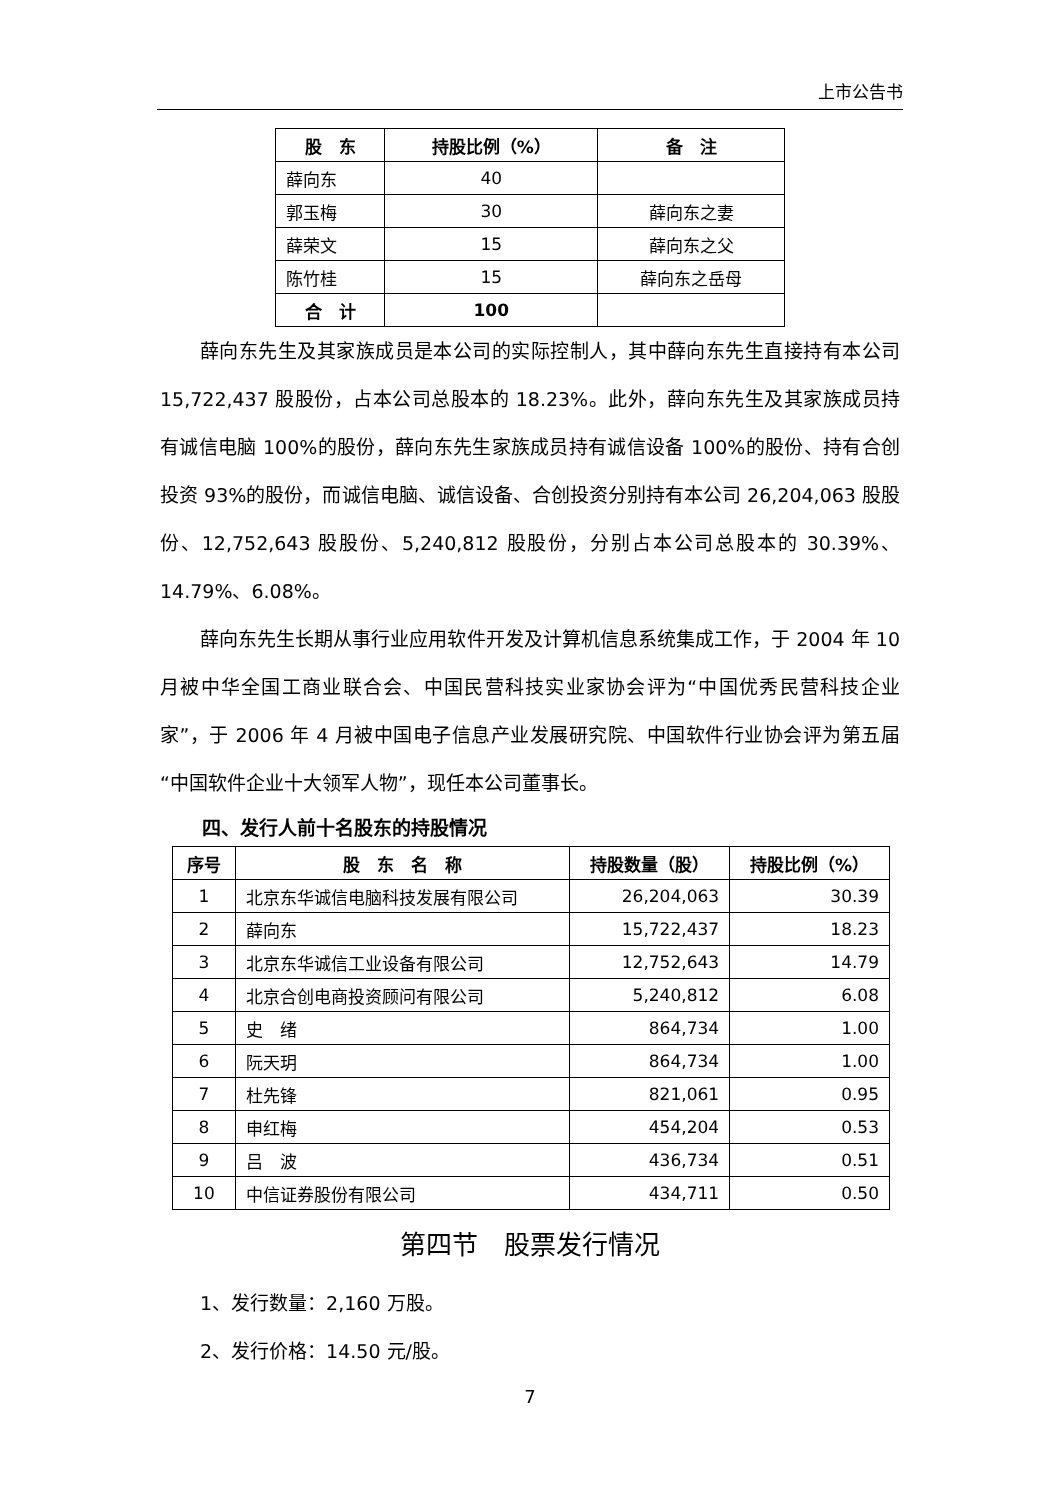上市公告书
| 股 东 | 持股比例（%） | 备 注 |
| --- | --- | --- |
| 薛向东 | 40 | |
| 郭玉梅 | 30 | 薛向东之妻 |
| 薛荣文 | 15 | 薛向东之父 |
| 陈竹桂 | 15 | 薛向东之岳母 |
| 合 计 | 100 | |
薛向东先生及其家族成员是本公司的实际控制人，其中薛向东先生直接持有本公司 15,722,437 股股份，占本公司总股本的 18.23%。此外，薛向东先生及其家族成员持有诚信电脑 100%的股份，薛向东先生家族成员持有诚信设备 100%的股份、持有合创投资 93%的股份，而诚信电脑、诚信设备、合创投资分别持有本公司 26,204,063 股股份、12,752,643 股股份、5,240,812 股股份，分别占本公司总股本的 30.39%、14.79%、6.08%。
薛向东先生长期从事行业应用软件开发及计算机信息系统集成工作，于 2004 年 10 月被中华全国工商业联合会、中国民营科技实业家协会评为“中国优秀民营科技企业家”，于 2006 年 4 月被中国电子信息产业发展研究院、中国软件行业协会评为第五届“中国软件企业十大领军人物”，现任本公司董事长。
四、发行人前十名股东的持股情况
| 序号 | 股 东 名 称 | 持股数量（股） | 持股比例（%） |
| --- | --- | --- | --- |
| 1 | 北京东华诚信电脑科技发展有限公司 | 26,204,063 | 30.39 |
| 2 | 薛向东 | 15,722,437 | 18.23 |
| 3 | 北京东华诚信工业设备有限公司 | 12,752,643 | 14.79 |
| 4 | 北京合创电商投资顾问有限公司 | 5,240,812 | 6.08 |
| 5 | 史 绪 | 864,734 | 1.00 |
| 6 | 阮天玥 | 864,734 | 1.00 |
| 7 | 杜先锋 | 821,061 | 0.95 |
| 8 | 申红梅 | 454,204 | 0.53 |
| 9 | 吕 波 | 436,734 | 0.51 |
| 10 | 中信证券股份有限公司 | 434,711 | 0.50 |
第四节　股票发行情况
1、发行数量：2,160 万股。
2、发行价格：14.50 元/股。
7